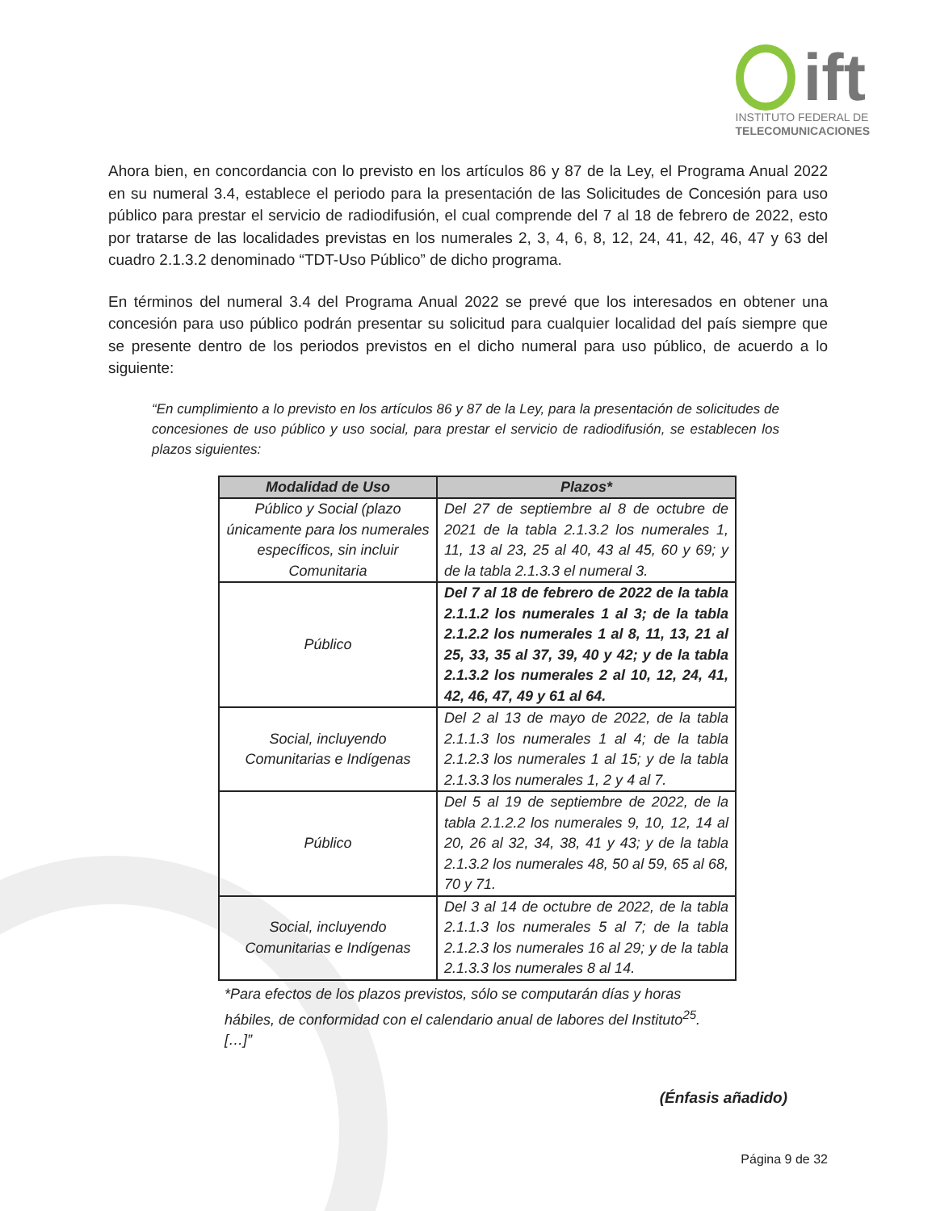ift
INSTITUTO FEDERAL DE
TELECOMUNICACIONES
Ahora bien, en concordancia con lo previsto en los artículos 86 y 87 de la Ley, el Programa Anual 2022 en su numeral 3.4, establece el periodo para la presentación de las Solicitudes de Concesión para uso público para prestar el servicio de radiodifusión, el cual comprende del 7 al 18 de febrero de 2022, esto por tratarse de las localidades previstas en los numerales 2, 3, 4, 6, 8, 12, 24, 41, 42, 46, 47 y 63 del cuadro 2.1.3.2 denominado “TDT-Uso Público” de dicho programa.
En términos del numeral 3.4 del Programa Anual 2022 se prevé que los interesados en obtener una concesión para uso público podrán presentar su solicitud para cualquier localidad del país siempre que se presente dentro de los periodos previstos en el dicho numeral para uso público, de acuerdo a lo siguiente:
“En cumplimiento a lo previsto en los artículos 86 y 87 de la Ley, para la presentación de solicitudes de concesiones de uso público y uso social, para prestar el servicio de radiodifusión, se establecen los plazos siguientes:
| Modalidad de Uso | Plazos* |
| --- | --- |
| Público y Social (plazo únicamente para los numerales específicos, sin incluir Comunitaria | Del 27 de septiembre al 8 de octubre de 2021 de la tabla 2.1.3.2 los numerales 1, 11, 13 al 23, 25 al 40, 43 al 45, 60 y 69; y de la tabla 2.1.3.3 el numeral 3. |
| Público | Del 7 al 18 de febrero de 2022 de la tabla 2.1.1.2 los numerales 1 al 3; de la tabla 2.1.2.2 los numerales 1 al 8, 11, 13, 21 al 25, 33, 35 al 37, 39, 40 y 42; y de la tabla 2.1.3.2 los numerales 2 al 10, 12, 24, 41, 42, 46, 47, 49 y 61 al 64. |
| Social, incluyendo Comunitarias e Indígenas | Del 2 al 13 de mayo de 2022, de la tabla 2.1.1.3 los numerales 1 al 4; de la tabla 2.1.2.3 los numerales 1 al 15; y de la tabla 2.1.3.3 los numerales 1, 2 y 4 al 7. |
| Público | Del 5 al 19 de septiembre de 2022, de la tabla 2.1.2.2 los numerales 9, 10, 12, 14 al 20, 26 al 32, 34, 38, 41 y 43; y de la tabla 2.1.3.2 los numerales 48, 50 al 59, 65 al 68, 70 y 71. |
| Social, incluyendo Comunitarias e Indígenas | Del 3 al 14 de octubre de 2022, de la tabla 2.1.1.3 los numerales 5 al 7; de la tabla 2.1.2.3 los numerales 16 al 29; y de la tabla 2.1.3.3 los numerales 8 al 14. |
*Para efectos de los plazos previstos, sólo se computarán días y horas hábiles, de conformidad con el calendario anual de labores del Instituto<sup>25</sup>.
[…]”
(Énfasis añadido)
Página 9 de 32